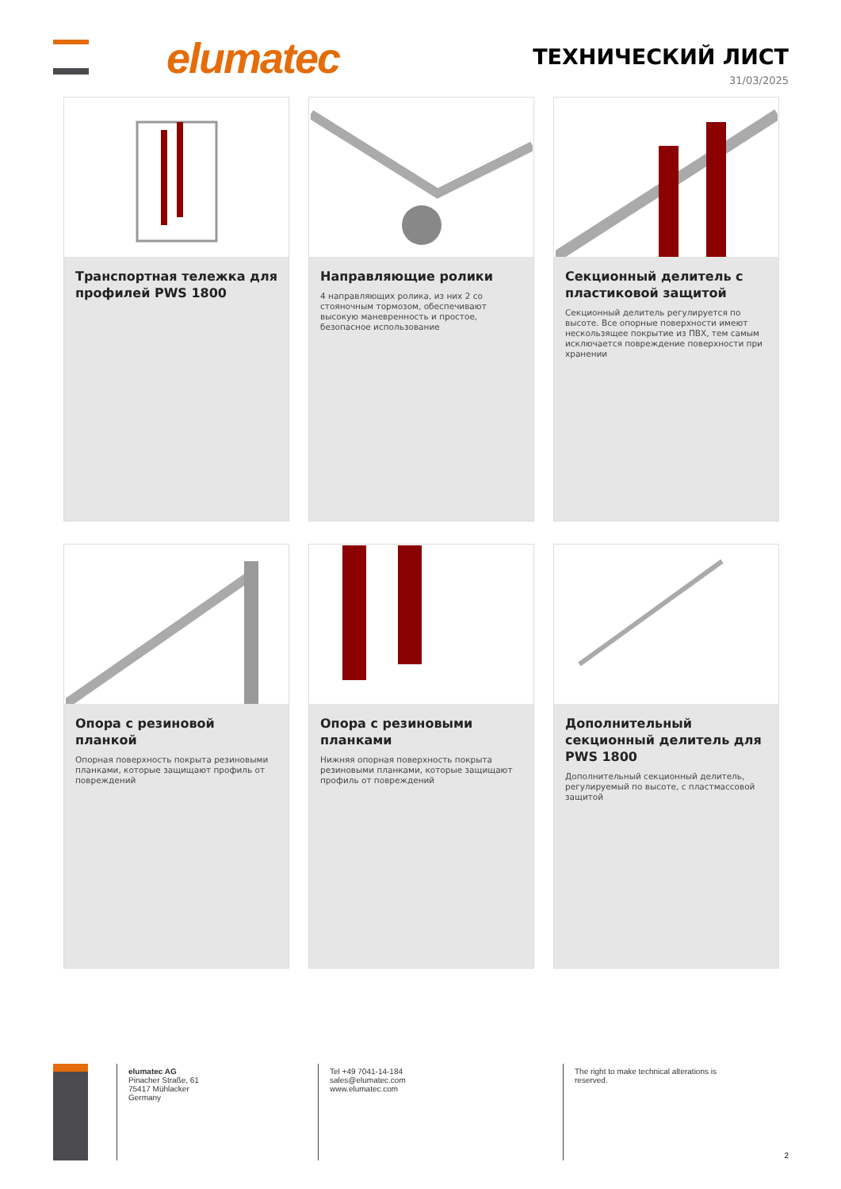elumatec ТЕХНИЧЕСКИЙ ЛИСТ
31/03/2025
Транспортная тележка для профилей PWS 1800
Направляющие ролики
4 направляющих ролика, из них 2 со стояночным тормозом, обеспечивают высокую маневренность и простое, безопасное использование
Секционный делитель с пластиковой защитой
Секционный делитель регулируется по высоте. Все опорные поверхности имеют нескользящее покрытие из ПВХ, тем самым исключается повреждение поверхности при хранении
Опора с резиновой планкой
Опорная поверхность покрыта резиновыми планками, которые защищают профиль от повреждений
Опора с резиновыми планками
Нижняя опорная поверхность покрыта резиновыми планками, которые защищают профиль от повреждений
Дополнительный секционный делитель для PWS 1800
Дополнительный секционный делитель, регулируемый по высоте, с пластмассовой защитой
elumatec AG
Pinacher Straße, 61
75417 Mühlacker
Germany
Tel +49 7041-14-184
sales@elumatec.com
www.elumatec.com
The right to make technical alterations is reserved.
2